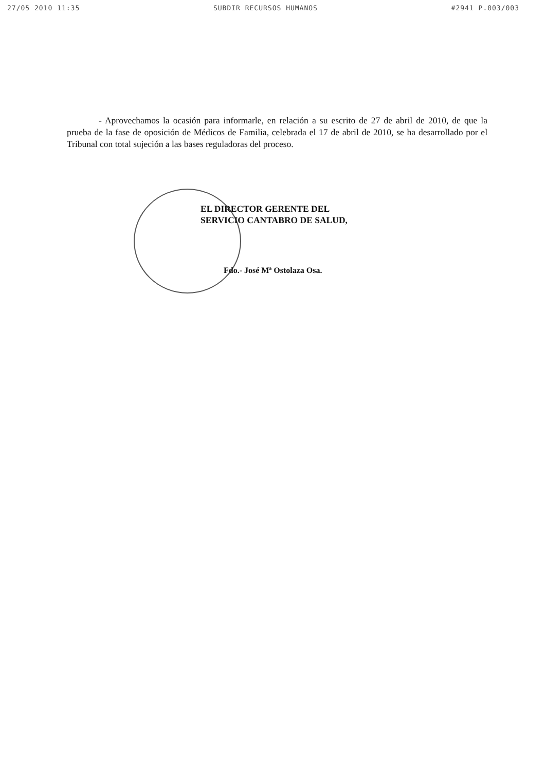27/05 2010 11:35 SUBDIR RECURSOS HUMANOS #2941 P.003/003
- Aprovechamos la ocasión para informarle, en relación a su escrito de 27 de abril de 2010, de que la prueba de la fase de oposición de Médicos de Familia, celebrada el 17 de abril de 2010, se ha desarrollado por el Tribunal con total sujeción a las bases reguladoras del proceso.
EL DIRECTOR GERENTE DEL
SERVICIO CANTABRO DE SALUD,
Fdo.- José Mª Ostolaza Osa.